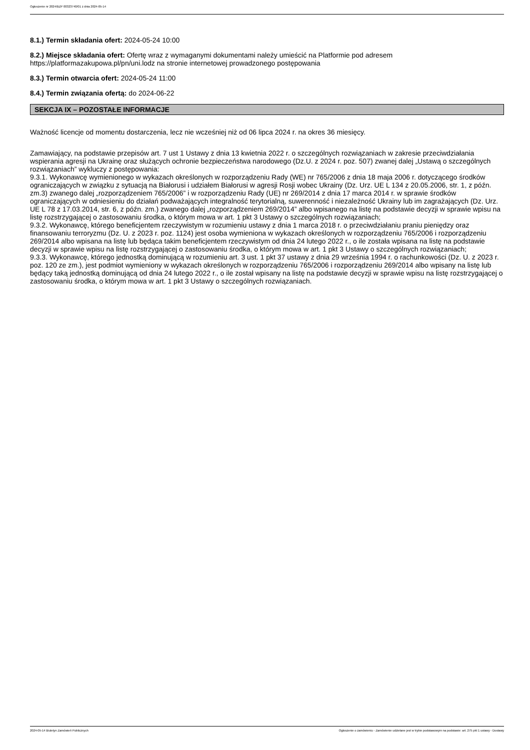Ogłoszenie nr 2024/BZP 00323740/01 z dnia 2024-05-14
8.1.) Termin składania ofert: 2024-05-24 10:00
8.2.) Miejsce składania ofert: Ofertę wraz z wymaganymi dokumentami należy umieścić na Platformie pod adresem https://platformazakupowa.pl/pn/uni.lodz na stronie internetowej prowadzonego postępowania
8.3.) Termin otwarcia ofert: 2024-05-24 11:00
8.4.) Termin związania ofertą: do 2024-06-22
SEKCJA IX – POZOSTAŁE INFORMACJE
Ważność licencje od momentu dostarczenia, lecz nie wcześniej niż od 06 lipca 2024 r. na okres 36 miesięcy.
Zamawiający, na podstawie przepisów art. 7 ust 1 Ustawy z dnia 13 kwietnia 2022 r. o szczególnych rozwiązaniach w zakresie przeciwdziałania wspierania agresji na Ukrainę oraz służących ochronie bezpieczeństwa narodowego (Dz.U. z 2024 r. poz. 507) zwanej dalej „Ustawą o szczególnych rozwiązaniach” wykluczy z postępowania:
9.3.1. Wykonawcę wymienionego w wykazach określonych w rozporządzeniu Rady (WE) nr 765/2006 z dnia 18 maja 2006 r. dotyczącego środków ograniczających w związku z sytuacją na Białorusi i udziałem Białorusi w agresji Rosji wobec Ukrainy (Dz. Urz. UE L 134 z 20.05.2006, str. 1, z późn. zm.3) zwanego dalej „rozporządzeniem 765/2006” i w rozporządzeniu Rady (UE) nr 269/2014 z dnia 17 marca 2014 r. w sprawie środków ograniczających w odniesieniu do działań podważających integralność terytorialną, suwerenność i niezależność Ukrainy lub im zagrażających (Dz. Urz. UE L 78 z 17.03.2014, str. 6, z późn. zm.) zwanego dalej „rozporządzeniem 269/2014” albo wpisanego na listę na podstawie decyzji w sprawie wpisu na listę rozstrzygającej o zastosowaniu środka, o którym mowa w art. 1 pkt 3 Ustawy o szczególnych rozwiązaniach;
9.3.2. Wykonawcę, którego beneficjentem rzeczywistym w rozumieniu ustawy z dnia 1 marca 2018 r. o przeciwdziałaniu praniu pieniędzy oraz finansowaniu terroryzmu (Dz. U. z 2023 r. poz. 1124) jest osoba wymieniona w wykazach określonych w rozporządzeniu 765/2006 i rozporządzeniu 269/2014 albo wpisana na listę lub będąca takim beneficjentem rzeczywistym od dnia 24 lutego 2022 r., o ile została wpisana na listę na podstawie decyzji w sprawie wpisu na listę rozstrzygającej o zastosowaniu środka, o którym mowa w art. 1 pkt 3 Ustawy o szczególnych rozwiązaniach;
9.3.3. Wykonawcę, którego jednostką dominującą w rozumieniu art. 3 ust. 1 pkt 37 ustawy z dnia 29 września 1994 r. o rachunkowości (Dz. U. z 2023 r. poz. 120 ze zm.), jest podmiot wymieniony w wykazach określonych w rozporządzeniu 765/2006 i rozporządzeniu 269/2014 albo wpisany na listę lub będący taką jednostką dominującą od dnia 24 lutego 2022 r., o ile został wpisany na listę na podstawie decyzji w sprawie wpisu na listę rozstrzygającej o zastosowaniu środka, o którym mowa w art. 1 pkt 3 Ustawy o szczególnych rozwiązaniach.
2024-05-14 Biuletyn Zamówień Publicznych Ogłoszenie o zamówieniu - Zamówienie udzielane jest w trybie podstawowym na podstawie: art. 275 pkt 1 ustawy - Dostawy